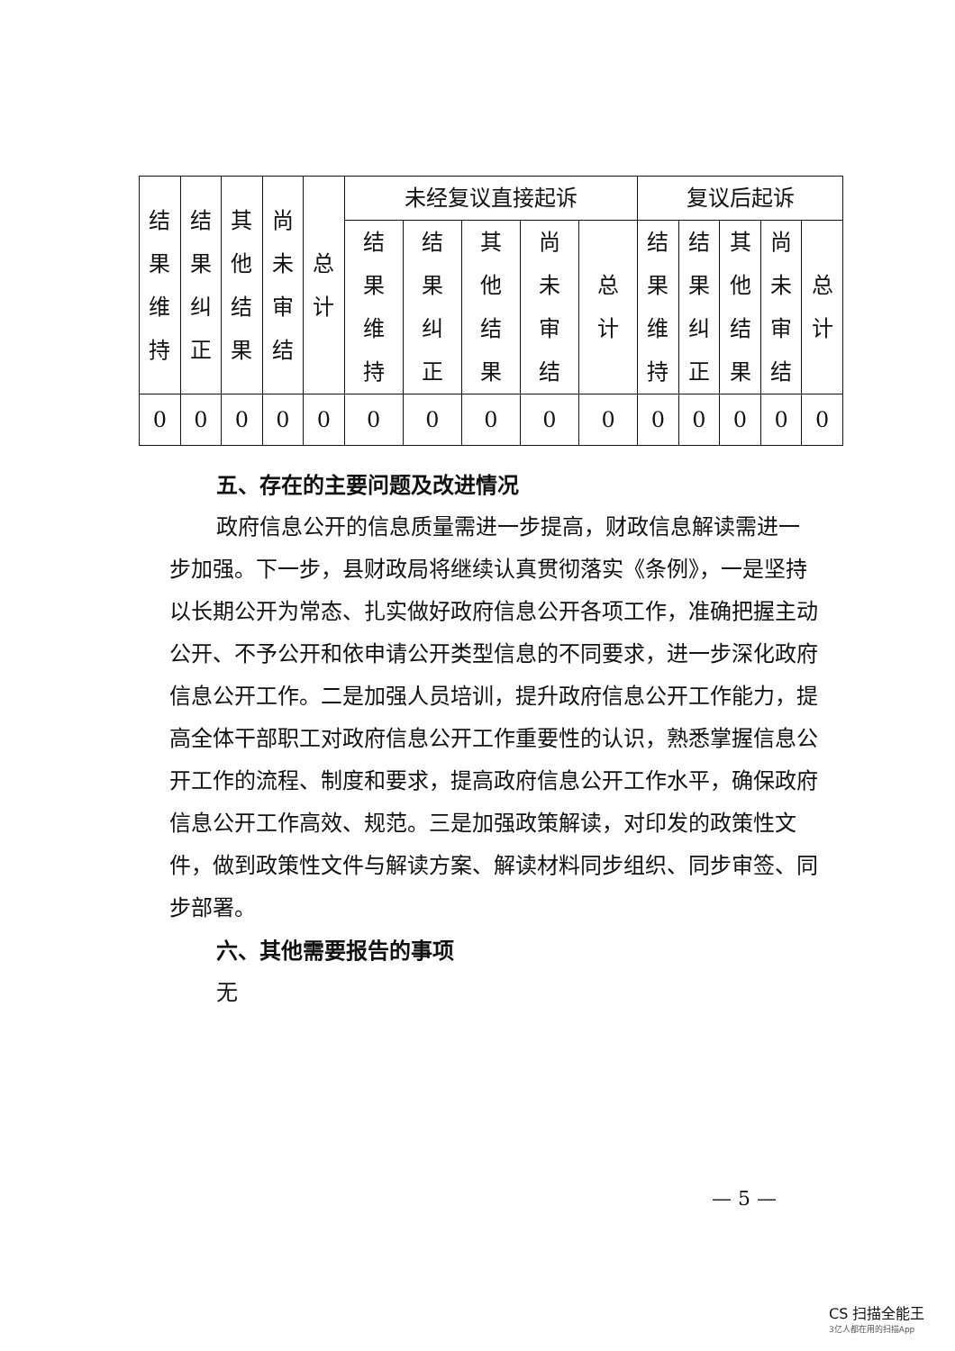| 结果维持 | 结果纠正 | 其他结果 | 尚未审结 | 总计 | 未经复议直接起诉 | | | | | 复议后起诉 | | | | |
| --- | --- | --- | --- | --- | --- | --- | --- | --- | --- | --- | --- | --- | --- | --- |
| | | | | | 结果维持 | 结果纠正 | 其他结果 | 尚未审结 | 总计 | 结果维持 | 结果纠正 | 其他结果 | 尚未审结 | 总计 |
| 0 | 0 | 0 | 0 | 0 | 0 | 0 | 0 | 0 | 0 | 0 | 0 | 0 | 0 | 0 |
五、存在的主要问题及改进情况
政府信息公开的信息质量需进一步提高，财政信息解读需进一步加强。下一步，县财政局将继续认真贯彻落实《条例》，一是坚持以长期公开为常态、扎实做好政府信息公开各项工作，准确把握主动公开、不予公开和依申请公开类型信息的不同要求，进一步深化政府信息公开工作。二是加强人员培训，提升政府信息公开工作能力，提高全体干部职工对政府信息公开工作重要性的认识，熟悉掌握信息公开工作的流程、制度和要求，提高政府信息公开工作水平，确保政府信息公开工作高效、规范。三是加强政策解读，对印发的政策性文件，做到政策性文件与解读方案、解读材料同步组织、同步审签、同步部署。
六、其他需要报告的事项
无
— 5 —
CS 扫描全能王
3亿人都在用的扫描App